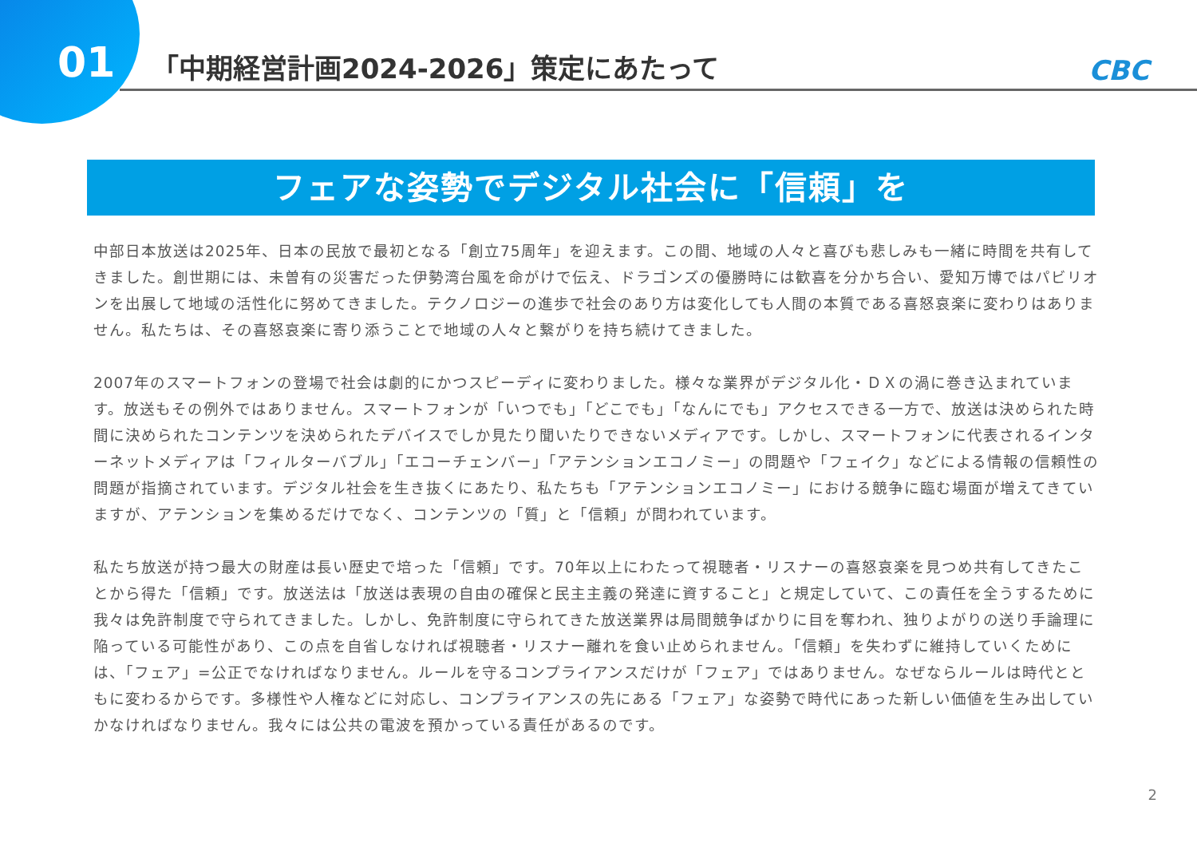01
「中期経営計画2024-2026」策定にあたって
CBC
フェアな姿勢でデジタル社会に「信頼」を
中部日本放送は2025年、日本の民放で最初となる「創立75周年」を迎えます。この間、地域の人々と喜びも悲しみも一緒に時間を共有してきました。創世期には、未曽有の災害だった伊勢湾台風を命がけで伝え、ドラゴンズの優勝時には歓喜を分かち合い、愛知万博ではパビリオンを出展して地域の活性化に努めてきました。テクノロジーの進歩で社会のあり方は変化しても人間の本質である喜怒哀楽に変わりはありません。私たちは、その喜怒哀楽に寄り添うことで地域の人々と繋がりを持ち続けてきました。
2007年のスマートフォンの登場で社会は劇的にかつスピーディに変わりました。様々な業界がデジタル化・ＤＸの渦に巻き込まれています。放送もその例外ではありません。スマートフォンが「いつでも」「どこでも」「なんにでも」アクセスできる一方で、放送は決められた時間に決められたコンテンツを決められたデバイスでしか見たり聞いたりできないメディアです。しかし、スマートフォンに代表されるインターネットメディアは「フィルターバブル」「エコーチェンバー」「アテンションエコノミー」の問題や「フェイク」などによる情報の信頼性の問題が指摘されています。デジタル社会を生き抜くにあたり、私たちも「アテンションエコノミー」における競争に臨む場面が増えてきていますが、アテンションを集めるだけでなく、コンテンツの「質」と「信頼」が問われています。
私たち放送が持つ最大の財産は長い歴史で培った「信頼」です。70年以上にわたって視聴者・リスナーの喜怒哀楽を見つめ共有してきたことから得た「信頼」です。放送法は「放送は表現の自由の確保と民主主義の発達に資すること」と規定していて、この責任を全うするために我々は免許制度で守られてきました。しかし、免許制度に守られてきた放送業界は局間競争ばかりに目を奪われ、独りよがりの送り手論理に陥っている可能性があり、この点を自省しなければ視聴者・リスナー離れを食い止められません。「信頼」を失わずに維持していくためには、「フェア」=公正でなければなりません。ルールを守るコンプライアンスだけが「フェア」ではありません。なぜならルールは時代とともに変わるからです。多様性や人権などに対応し、コンプライアンスの先にある「フェア」な姿勢で時代にあった新しい価値を生み出していかなければなりません。我々には公共の電波を預かっている責任があるのです。
2